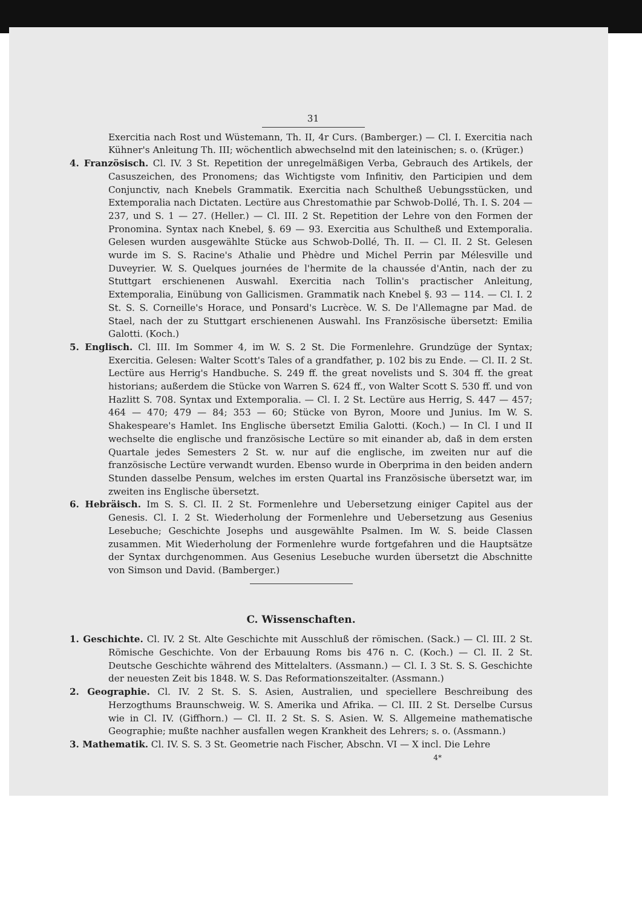31
Exercitia nach Rost und Wüstemann, Th. II, 4r Curs. (Bamberger.) — Cl. I. Exercitia nach Kühner's Anleitung Th. III; wöchentlich abwechselnd mit den lateinischen; s. o. (Krüger.)
4. Französisch. Cl. IV. 3 St. Repetition der unregelmäßigen Verba, Gebrauch des Artikels, der Casuszeichen, des Pronomens; das Wichtigste vom Infinitiv, den Participien und dem Conjunctiv, nach Knebels Grammatik. Exercitia nach Schultheß Uebungsstücken, und Extemporalia nach Dictaten. Lectüre aus Chrestomathie par Schwob-Dollé, Th. I. S. 204 — 237, und S. 1 — 27. (Heller.) — Cl. III. 2 St. Repetition der Lehre von den Formen der Pronomina. Syntax nach Knebel, §. 69 — 93. Exercitia aus Schultheß und Extemporalia. Gelesen wurden ausgewählte Stücke aus Schwob-Dollé, Th. II. — Cl. II. 2 St. Gelesen wurde im S. S. Racine's Athalie und Phèdre und Michel Perrin par Mélesville und Duveyrier. W. S. Quelques journées de l'hermite de la chaussée d'Antin, nach der zu Stuttgart erschienenen Auswahl. Exercitia nach Tollin's practischer Anleitung, Extemporalia, Einübung von Gallicismen. Grammatik nach Knebel §. 93 — 114. — Cl. I. 2 St. S. S. Corneille's Horace, und Ponsard's Lucrèce. W. S. De l'Allemagne par Mad. de Stael, nach der zu Stuttgart erschienenen Auswahl. Ins Französische übersetzt: Emilia Galotti. (Koch.)
5. Englisch. Cl. III. Im Sommer 4, im W. S. 2 St. Die Formenlehre. Grundzüge der Syntax; Exercitia. Gelesen: Walter Scott's Tales of a grandfather, p. 102 bis zu Ende. — Cl. II. 2 St. Lectüre aus Herrig's Handbuche. S. 249 ff. the great novelists und S. 304 ff. the great historians; außerdem die Stücke von Warren S. 624 ff., von Walter Scott S. 530 ff. und von Hazlitt S. 708. Syntax und Extemporalia. — Cl. I. 2 St. Lectüre aus Herrig, S. 447 — 457; 464 — 470; 479 — 84; 353 — 60; Stücke von Byron, Moore und Junius. Im W. S. Shakespeare's Hamlet. Ins Englische übersetzt Emilia Galotti. (Koch.) — In Cl. I und II wechselte die englische und französische Lectüre so mit einander ab, daß in dem ersten Quartale jedes Semesters 2 St. w. nur auf die englische, im zweiten nur auf die französische Lectüre verwandt wurden. Ebenso wurde in Oberprima in den beiden andern Stunden dasselbe Pensum, welches im ersten Quartal ins Französische übersetzt war, im zweiten ins Englische übersetzt.
6. Hebräisch. Im S. S. Cl. II. 2 St. Formenlehre und Uebersetzung einiger Capitel aus der Genesis. Cl. I. 2 St. Wiederholung der Formenlehre und Uebersetzung aus Gesenius Lesebuche; Geschichte Josephs und ausgewählte Psalmen. Im W. S. beide Classen zusammen. Mit Wiederholung der Formenlehre wurde fortgefahren und die Hauptsätze der Syntax durchgenommen. Aus Gesenius Lesebuche wurden übersetzt die Abschnitte von Simson und David. (Bamberger.)
C. Wissenschaften.
1. Geschichte. Cl. IV. 2 St. Alte Geschichte mit Ausschluß der römischen. (Sack.) — Cl. III. 2 St. Römische Geschichte. Von der Erbauung Roms bis 476 n. C. (Koch.) — Cl. II. 2 St. Deutsche Geschichte während des Mittelalters. (Assmann.) — Cl. I. 3 St. S. S. Geschichte der neuesten Zeit bis 1848. W. S. Das Reformationszeitalter. (Assmann.)
2. Geographie. Cl. IV. 2 St. S. S. Asien, Australien, und speciellere Beschreibung des Herzogthums Braunschweig. W. S. Amerika und Afrika. — Cl. III. 2 St. Derselbe Cursus wie in Cl. IV. (Giffhorn.) — Cl. II. 2 St. S. S. Asien. W. S. Allgemeine mathematische Geographie; mußte nachher ausfallen wegen Krankheit des Lehrers; s. o. (Assmann.)
3. Mathematik. Cl. IV. S. S. 3 St. Geometrie nach Fischer, Abschn. VI — X incl. Die Lehre
4*